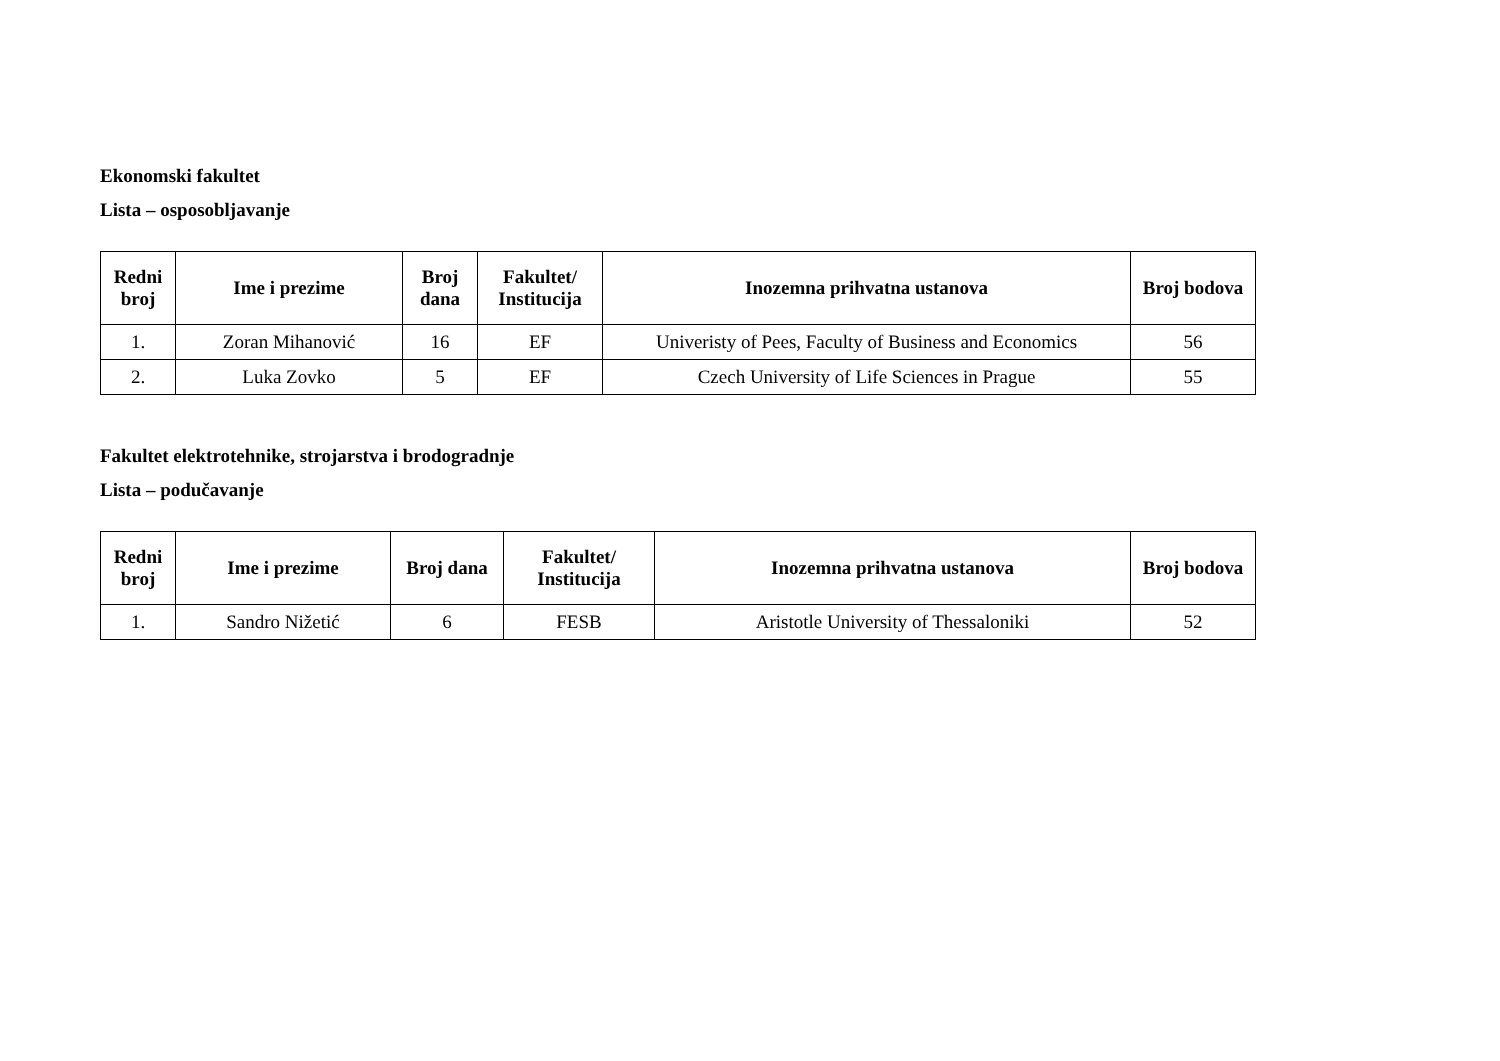Ekonomski fakultet
Lista – osposobljavanje
| Redni broj | Ime i prezime | Broj dana | Fakultet/ Institucija | Inozemna prihvatna ustanova | Broj bodova |
| --- | --- | --- | --- | --- | --- |
| 1. | Zoran Mihanović | 16 | EF | Univeristy of Pees, Faculty of Business and Economics | 56 |
| 2. | Luka Zovko | 5 | EF | Czech University of Life Sciences in Prague | 55 |
Fakultet elektrotehnike, strojarstva i brodogradnje
Lista – podučavanje
| Redni broj | Ime i prezime | Broj dana | Fakultet/ Institucija | Inozemna prihvatna ustanova | Broj bodova |
| --- | --- | --- | --- | --- | --- |
| 1. | Sandro Nižetić | 6 | FESB | Aristotle University of Thessaloniki | 52 |